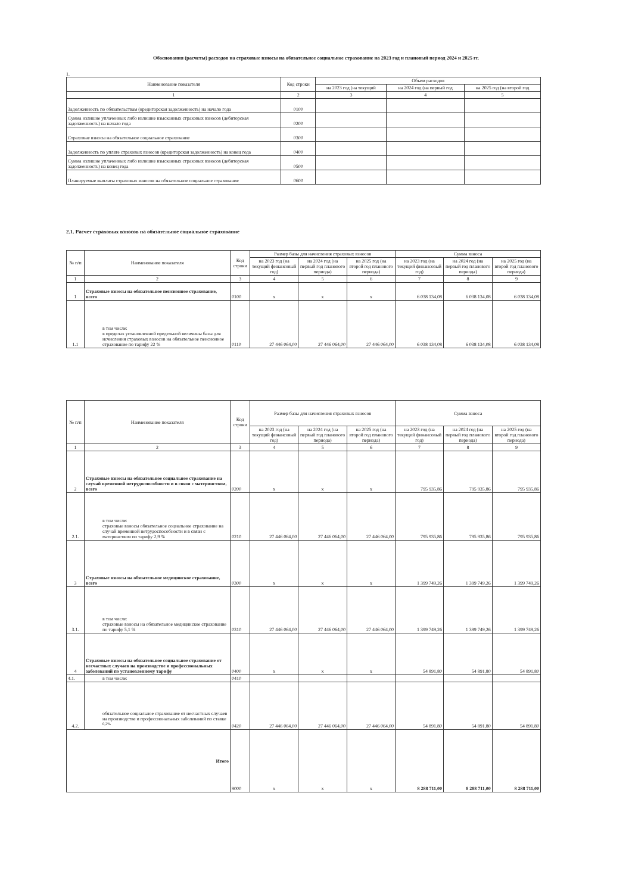Обоснования (расчеты) расходов на страховые взносы на обязательное социальное страхование на 2023 год и плановый период 2024 и 2025 гг.
1.
| Наименование показателя | Код строки | Объем расходов | | |
| --- | --- | --- | --- | --- |
| | | на 2023 год (на текущий | на 2024 год (на первый год | на 2025 год (на второй год |
| 1 | 2 | 3 | 4 | 5 |
| Задолженность по обязательствам (кредиторская задолженность) на начало года | 0100 | | | |
| Сумма излишне уплаченных либо излишне взысканных страховых взносов (дебиторская задолженность) на начало года | 0200 | | | |
| Страховые взносы на обязательное социальное страхование | 0300 | | | |
| Задолженность по уплате страховых взносов (кредиторская задолженность) на конец года | 0400 | | | |
| Сумма излишне уплаченных либо излишне взысканных страховых взносов (дебиторская задолженность) на конец года | 0500 | | | |
| Планируемые выплаты страховых взносов на обязательное социальное страхование | 0600 | | | |
2.1. Расчет страховых взносов на обязательное социальное страхование
| № п/п | Наименование показателя | Код строки | Размер базы для начисления страховых взносов | | | Сумма взноса | | |
| --- | --- | --- | --- | --- | --- | --- | --- | --- |
| | | | на 2023 год (на текущий финансовый год) | на 2024 год (на первый год планового периода) | на 2025 год (на второй год планового периода) | на 2023 год (на текущий финансовый год) | на 2024 год (на первый год планового периода) | на 2025 год (на второй год планового периода) |
| 1 | 2 | 3 | 4 | 5 | 6 | 7 | 8 | 9 |
| 1 | Страховые взносы на обязательное пенсионное страхование, всего | 0100 | x | x | x | 6 038 134,08 | 6 038 134,08 | 6 038 134,08 |
| 1.1 | в том числе: в пределах установленной предельной величины базы для исчисления страховых взносов на обязательное пенсионное страхование по тарифу 22 % | 0110 | 27 446 064,00 | 27 446 064,00 | 27 446 064,00 | 6 038 134,08 | 6 038 134,08 | 6 038 134,08 |
| № п/п | Наименование показателя | Код строки | Размер базы для начисления страховых взносов | | | Сумма взноса | | |
| --- | --- | --- | --- | --- | --- | --- | --- | --- |
| | | | на 2023 год (на текущий финансовый год) | на 2024 год (на первый год планового периода) | на 2025 год (на второй год планового периода) | на 2023 год (на текущий финансовый год) | на 2024 год (на первый год планового периода) | на 2025 год (на второй год планового периода) |
| 1 | 2 | 3 | 4 | 5 | 6 | 7 | 8 | 9 |
| 2 | Страховые взносы на обязательное социальное страхование на случай временной нетрудоспособности и в связи с материнством, всего | 0200 | x | x | x | 795 935,86 | 795 935,86 | 795 935,86 |
| 2.1. | в том числе: страховые взносы обязательное социальное страхование на случай временной нетрудоспособности и в связи с материнством по тарифу 2,9 % | 0210 | 27 446 064,00 | 27 446 064,00 | 27 446 064,00 | 795 935,86 | 795 935,86 | 795 935,86 |
| 3 | Страховые взносы на обязательное медицинское страхование, всего | 0300 | x | x | x | 1 399 749,26 | 1 399 749,26 | 1 399 749,26 |
| 3.1. | в том числе: страховые взносы на обязательное медицинское страхование по тарифу 5,1 % | 0310 | 27 446 064,00 | 27 446 064,00 | 27 446 064,00 | 1 399 749,26 | 1 399 749,26 | 1 399 749,26 |
| 4 | Страховые взносы на обязательное социальное страхование от несчастных случаев на производстве и профессиональных заболеваний по установленному тарифу | 0400 | x | x | x | 54 891,80 | 54 891,80 | 54 891,80 |
| 4.1. | в том числе: | 0410 | | | | | | |
| 4.2. | обязательное социальное страхование от несчастных случаев на производстве и профессиональных заболеваний по ставке <sup>0,2%</sup> | 0420 | 27 446 064,00 | 27 446 064,00 | 27 446 064,00 | 54 891,80 | 54 891,80 | 54 891,80 |
| Итого | | 9000 | x | x | x | 8 288 711,00 | 8 288 711,00 | 8 288 711,00 |